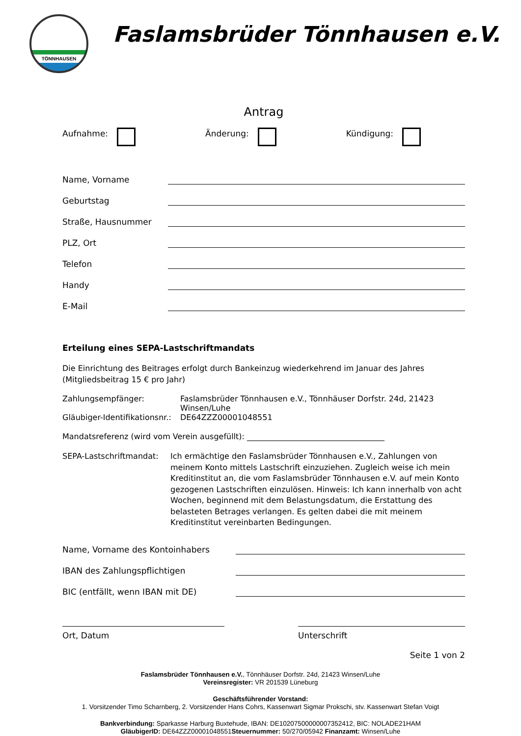TÖNNHAUSEN
Faslamsbrüder Tönnhausen e.V.
Antrag
Aufnahme: Änderung: Kündigung:
Name, Vorname
Geburtstag
Straße, Hausnummer
PLZ, Ort
Telefon
Handy
E-Mail
Erteilung eines SEPA-Lastschriftmandats
Die Einrichtung des Beitrages erfolgt durch Bankeinzug wiederkehrend im Januar des Jahres (Mitgliedsbeitrag 15 € pro Jahr)
Zahlungsempfänger: Faslamsbrüder Tönnhausen e.V., Tönnhäuser Dorfstr. 24d, 21423 Winsen/Luhe Gläubiger-Identifikationsnr.: DE64ZZZ00001048551
Mandatsreferenz (wird vom Verein ausgefüllt): ___________________________________
SEPA-Lastschriftmandat: Ich ermächtige den Faslamsbrüder Tönnhausen e.V., Zahlungen von meinem Konto mittels Lastschrift einzuziehen. Zugleich weise ich mein Kreditinstitut an, die vom Faslamsbrüder Tönnhausen e.V. auf mein Konto gezogenen Lastschriften einzulösen. Hinweis: Ich kann innerhalb von acht Wochen, beginnend mit dem Belastungsdatum, die Erstattung des belasteten Betrages verlangen. Es gelten dabei die mit meinem Kreditinstitut vereinbarten Bedingungen.
Name, Vorname des Kontoinhabers
IBAN des Zahlungspflichtigen
BIC (entfällt, wenn IBAN mit DE)
Ort, Datum Unterschrift
Seite 1 von 2
Faslamsbrüder Tönnhausen e.V., Tönnhäuser Dorfstr. 24d, 21423 Winsen/Luhe
Vereinsregister: VR 201539 Lüneburg
Geschäftsführender Vorstand:
1. Vorsitzender Timo Scharnberg, 2. Vorsitzender Hans Cohrs, Kassenwart Sigmar Prokschi, stv. Kassenwart Stefan Voigt
Bankverbindung: Sparkasse Harburg Buxtehude, IBAN: DE10207500000007352412, BIC: NOLADE21HAM
GläubigerID: DE64ZZZ00001048551Steuernummer: 50/270/05942 Finanzamt: Winsen/Luhe